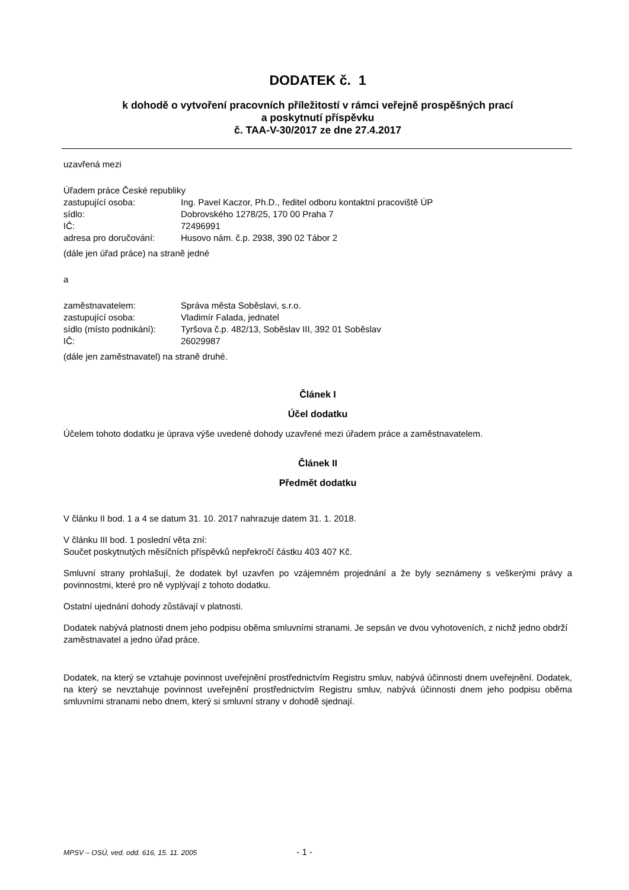DODATEK č. 1
k dohodě o vytvoření pracovních příležitostí v rámci veřejně prospěšných prací
a poskytnutí příspěvku
č. TAA-V-30/2017 ze dne 27.4.2017
uzavřená mezi
Úřadem práce České republiky
| zastupující osoba: | Ing. Pavel Kaczor, Ph.D., ředitel odboru kontaktní pracoviště ÚP |
| sídlo: | Dobrovského 1278/25, 170 00 Praha 7 |
| IČ: | 72496991 |
| adresa pro doručování: | Husovo nám. č.p. 2938, 390 02 Tábor 2 |
(dále jen úřad práce) na straně jedné
a
| zaměstnavatelem: | Správa města Soběslavi, s.r.o. |
| zastupující osoba: | Vladimír Falada, jednatel |
| sídlo (místo podnikání): | Tyršova č.p. 482/13, Soběslav III, 392 01 Soběslav |
| IČ: | 26029987 |
(dále jen zaměstnavatel) na straně druhé.
Článek I
Účel dodatku
Účelem tohoto dodatku je úprava výše uvedené dohody uzavřené mezi úřadem práce a zaměstnavatelem.
Článek II
Předmět dodatku
V článku II bod. 1 a 4 se datum 31. 10. 2017 nahrazuje datem 31. 1. 2018.
V článku III bod. 1 poslední věta zní:
Součet poskytnutých měsíčních příspěvků nepřekročí částku 403 407 Kč.
Smluvní strany prohlašují, že dodatek byl uzavřen po vzájemném projednání a že byly seznámeny s veškerými právy a povinnostmi, které pro ně vyplývají z tohoto dodatku.
Ostatní ujednání dohody zůstávají v platnosti.
Dodatek nabývá platnosti dnem jeho podpisu oběma smluvními stranami. Je sepsán ve dvou vyhotoveních, z nichž jedno obdrží zaměstnavatel a jedno úřad práce.
Dodatek, na který se vztahuje povinnost uveřejnění prostřednictvím Registru smluv, nabývá účinnosti dnem uveřejnění. Dodatek, na který se nevztahuje povinnost uveřejnění prostřednictvím Registru smluv, nabývá účinnosti dnem jeho podpisu oběma smluvními stranami nebo dnem, který si smluvní strany v dohodě sjednají.
MPSV – OSÚ, ved. odd. 616, 15. 11. 2005 - 1 -